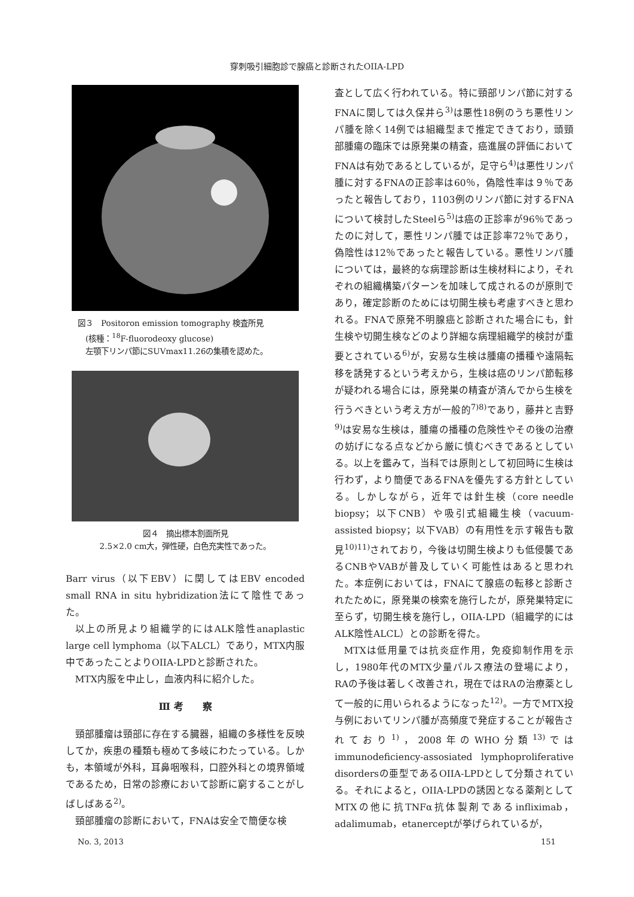穿刺吸引細胞診で腺癌と診断されたOIIA-LPD
図３　Positoron emission tomography 検査所見
　(核種：<sup>18</sup>F-fluorodeoxy glucose)
　左顎下リンパ節にSUVmax11.26の集積を認めた。
図４　摘出標本割面所見
2.5×2.0 cm大，弾性硬，白色充実性であった。
Barr virus（以下EBV）に関してはEBV encoded small RNA in situ hybridization法にて陰性であった。
以上の所見より組織学的にはALK陰性anaplastic large cell lymphoma（以下ALCL）であり，MTX内服中であったことよりOIIA-LPDと診断された。
MTX内服を中止し，血液内科に紹介した。
Ⅲ 考　　察
頸部腫瘤は頸部に存在する臓器，組織の多様性を反映してか，疾患の種類も極めて多岐にわたっている。しかも，本領域が外科，耳鼻咽喉科，口腔外科との境界領域であるため，日常の診療において診断に窮することがしばしばある<sup>2)</sup>。
頸部腫瘤の診断において，FNAは安全で簡便な検
査として広く行われている。特に頸部リンパ節に対するFNAに関しては久保井ら<sup>3)</sup>は悪性18例のうち悪性リンパ腫を除く14例では組織型まで推定できており，頭頸部腫瘍の臨床では原発巣の精査，癌進展の評価においてFNAは有効であるとしているが，足守ら<sup>4)</sup>は悪性リンパ腫に対するFNAの正診率は60％，偽陰性率は９％であったと報告しており，1103例のリンパ節に対するFNAについて検討したSteelら<sup>5)</sup>は癌の正診率が96％であったのに対して，悪性リンパ腫では正診率72％であり，偽陰性は12％であったと報告している。悪性リンパ腫については，最終的な病理診断は生検材料により，それぞれの組織構築パターンを加味して成されるのが原則であり，確定診断のためには切開生検も考慮すべきと思われる。FNAで原発不明腺癌と診断された場合にも，針生検や切開生検などのより詳細な病理組織学的検討が重要とされている<sup>6)</sup>が，安易な生検は腫瘍の播種や遠隔転移を誘発するという考えから，生検は癌のリンパ節転移が疑われる場合には，原発巣の精査が済んでから生検を行うべきという考え方が一般的<sup>7)8)</sup>であり，藤井と吉野<sup>9)</sup>は安易な生検は，腫瘍の播種の危険性やその後の治療の妨げになる点などから厳に慎むべきであるとしている。以上を鑑みて，当科では原則として初回時に生検は行わず，より簡便であるFNAを優先する方針としている。しかしながら，近年では針生検（core needle biopsy；以下CNB）や吸引式組織生検（vacuum-assisted biopsy；以下VAB）の有用性を示す報告も散見<sup>10)11)</sup>されており，今後は切開生検よりも低侵襲であるCNBやVABが普及していく可能性はあると思われた。本症例においては，FNAにて腺癌の転移と診断されたために，原発巣の検索を施行したが，原発巣特定に至らず，切開生検を施行し，OIIA-LPD（組織学的にはALK陰性ALCL）との診断を得た。
MTXは低用量では抗炎症作用，免疫抑制作用を示し，1980年代のMTX少量パルス療法の登場により，RAの予後は著しく改善され，現在ではRAの治療薬として一般的に用いられるようになった<sup>12)</sup>。一方でMTX投与例においてリンパ腫が高頻度で発症することが報告されており<sup>1)</sup>，2008年のWHO分類<sup>13)</sup>ではimmunodeficiency-assosiated lymphoproliferative disordersの亜型であるOIIA-LPDとして分類されている。それによると，OIIA-LPDの誘因となる薬剤としてMTXの他に抗TNFα抗体製剤であるinfliximab，adalimumab，etanerceptが挙げられているが，
No. 3, 2013 151